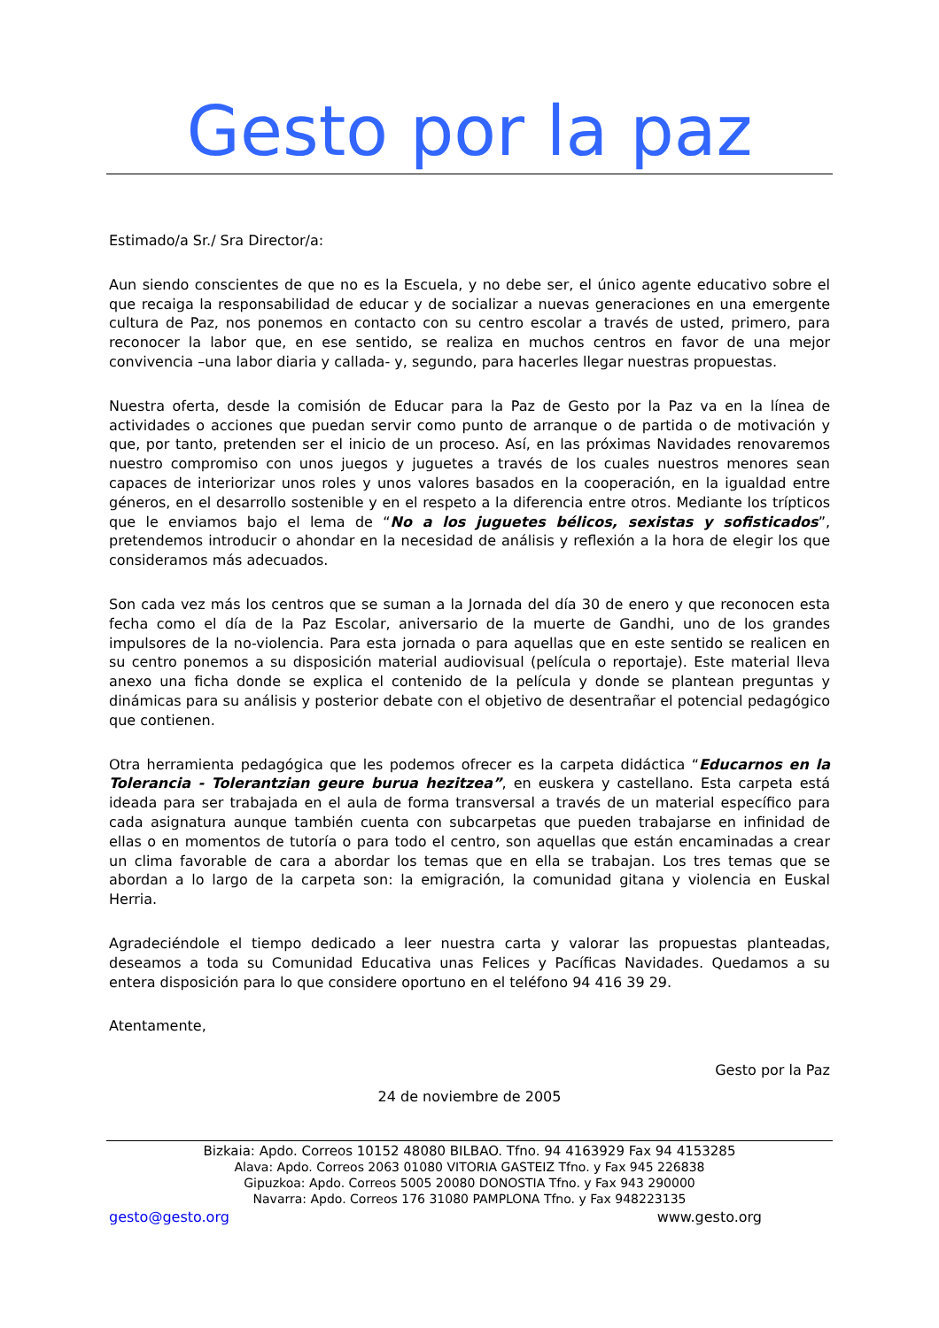Gesto por la paz
Estimado/a Sr./ Sra Director/a:
Aun siendo conscientes de que no es la Escuela, y no debe ser, el único agente educativo sobre el que recaiga la responsabilidad de educar y de socializar a nuevas generaciones en una emergente cultura de Paz, nos ponemos en contacto con su centro escolar a través de usted, primero, para reconocer la labor que, en ese sentido, se realiza en muchos centros en favor de una mejor convivencia –una labor diaria y callada- y, segundo, para hacerles llegar nuestras propuestas.
Nuestra oferta, desde la comisión de Educar para la Paz de Gesto por la Paz va en la línea de actividades o acciones que puedan servir como punto de arranque o de partida o de motivación y que, por tanto, pretenden ser el inicio de un proceso. Así, en las próximas Navidades renovaremos nuestro compromiso con unos juegos y juguetes a través de los cuales nuestros menores sean capaces de interiorizar unos roles y unos valores basados en la cooperación, en la igualdad entre géneros, en el desarrollo sostenible y en el respeto a la diferencia entre otros. Mediante los trípticos que le enviamos bajo el lema de “No a los juguetes bélicos, sexistas y sofisticados”, pretendemos introducir o ahondar en la necesidad de análisis y reflexión a la hora de elegir los que consideramos más adecuados.
Son cada vez más los centros que se suman a la Jornada del día 30 de enero y que reconocen esta fecha como el día de la Paz Escolar, aniversario de la muerte de Gandhi, uno de los grandes impulsores de la no-violencia. Para esta jornada o para aquellas que en este sentido se realicen en su centro ponemos a su disposición material audiovisual (película o reportaje). Este material lleva anexo una ficha donde se explica el contenido de la película y donde se plantean preguntas y dinámicas para su análisis y posterior debate con el objetivo de desentrañar el potencial pedagógico que contienen.
Otra herramienta pedagógica que les podemos ofrecer es la carpeta didáctica “Educarnos en la Tolerancia - Tolerantzian geure burua hezitzea”, en euskera y castellano. Esta carpeta está ideada para ser trabajada en el aula de forma transversal a través de un material específico para cada asignatura aunque también cuenta con subcarpetas que pueden trabajarse en infinidad de ellas o en momentos de tutoría o para todo el centro, son aquellas que están encaminadas a crear un clima favorable de cara a abordar los temas que en ella se trabajan. Los tres temas que se abordan a lo largo de la carpeta son: la emigración, la comunidad gitana y violencia en Euskal Herria.
Agradeciéndole el tiempo dedicado a leer nuestra carta y valorar las propuestas planteadas, deseamos a toda su Comunidad Educativa unas Felices y Pacíficas Navidades. Quedamos a su entera disposición para lo que considere oportuno en el teléfono 94 416 39 29.
Atentamente,
Gesto por la Paz
24 de noviembre de 2005
Bizkaia: Apdo. Correos 10152 48080 BILBAO. Tfno. 94 4163929 Fax 94 4153285
Alava: Apdo. Correos 2063 01080 VITORIA GASTEIZ Tfno. y Fax 945 226838
Gipuzkoa: Apdo. Correos 5005 20080 DONOSTIA Tfno. y Fax 943 290000
Navarra: Apdo. Correos 176 31080 PAMPLONA Tfno. y Fax 948223135
gesto@gesto.org www.gesto.org